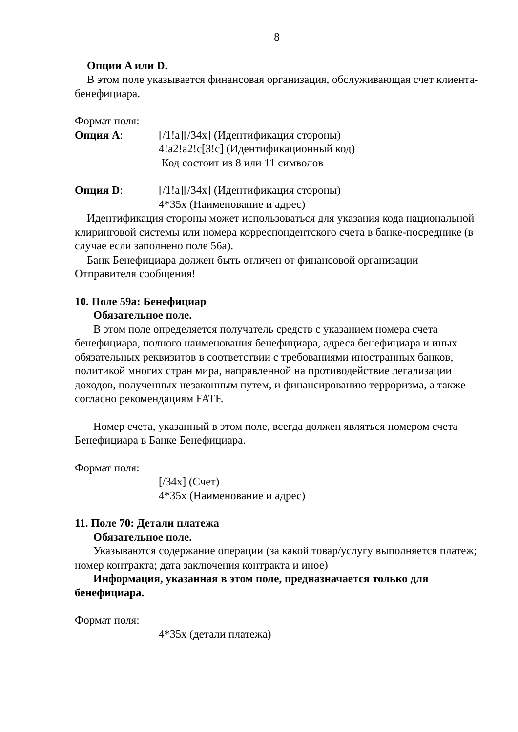8
Опции A или D.
В этом поле указывается финансовая организация, обслуживающая счет клиента-бенефициара.
Формат поля:
Опция A: [/1!a][/34x] (Идентификация стороны)
4!a2!a2!c[3!c] (Идентификационный код)
Код состоит из 8 или 11 символов
Опция D: [/1!a][/34x] (Идентификация стороны)
4*35x (Наименование и адрес)
Идентификация стороны может использоваться для указания кода национальной клиринговой системы или номера корреспондентского счета в банке-посреднике (в случае если заполнено поле 56a).
Банк Бенефициара должен быть отличен от финансовой организации Отправителя сообщения!
10. Поле 59a: Бенефициар
Обязательное поле.
В этом поле определяется получатель средств с указанием номера счета бенефициара, полного наименования бенефициара, адреса бенефициара и иных обязательных реквизитов в соответствии с требованиями иностранных банков, политикой многих стран мира, направленной на противодействие легализации доходов, полученных незаконным путем, и финансированию терроризма, а также согласно рекомендациям FATF.
Номер счета, указанный в этом поле, всегда должен являться номером счета Бенефициара в Банке Бенефициара.
Формат поля:
[/34x] (Счет)
4*35x (Наименование и адрес)
11. Поле 70: Детали платежа
Обязательное поле.
Указываются содержание операции (за какой товар/услугу выполняется платеж; номер контракта; дата заключения контракта и иное)
Информация, указанная в этом поле, предназначается только для бенефициара.
Формат поля:
4*35x (детали платежа)